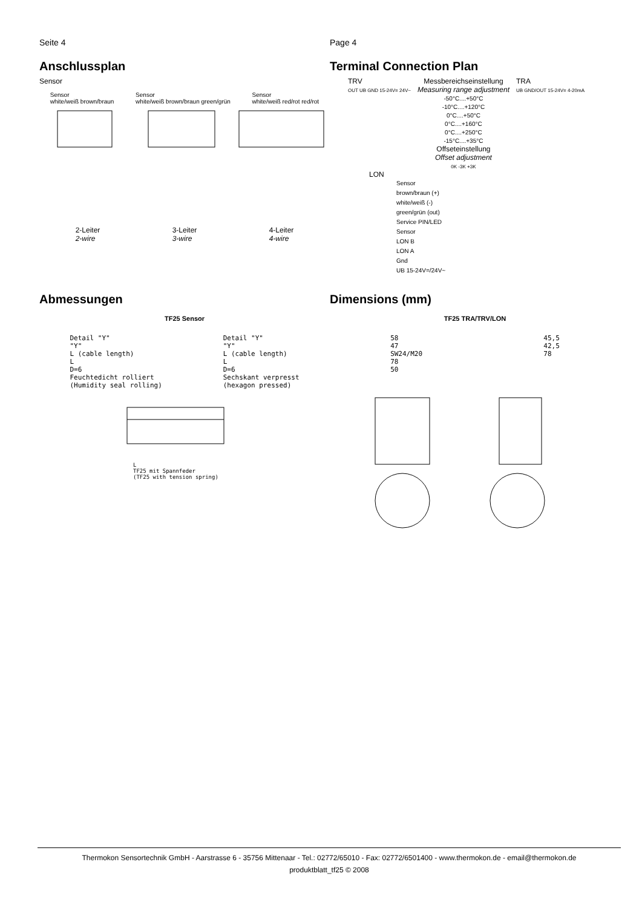Seite 4
Anschlussplan
Sensor
Sensor
white/weiß brown/braun
Sensor
white/weiß brown/braun green/grün
Sensor
white/weiß red/rot red/rot
2-Leiter
2-wire
3-Leiter
3-wire
4-Leiter
4-wire
Page 4
Terminal Connection Plan
TRV
OUT UB GND 15-24V= 24V~
Messbereichseinstellung
Measuring range adjustment
-50°C....+50°C
-10°C....+120°C
0°C....+50°C
0°C....+160°C
0°C....+250°C
-15°C....+35°C
Offseteinstellung
Offset adjustment
0K -3K +3K
TRA
UB GND/OUT 15-24V= 4-20mA
LON
Sensor
brown/braun (+)
white/weiß (-)
green/grün (out)
Service PIN/LED
Sensor
LON B
LON A
Gnd
UB 15-24V=/24V~
Abmessungen
TF25 Sensor
Detail "Y"
"Y"
L (cable length)
L
D=6
Feuchtedicht rolliert
(Humidity seal rolling)
Detail "Y"
"Y"
L (cable length)
L
D=6
Sechskant verpresst
(hexagon pressed)
L
TF25 mit Spannfeder
(TF25 with tension spring)
Dimensions (mm)
TF25 TRA/TRV/LON
58
47
SW24/M20
78
50
45,5
42,5
78
Thermokon Sensortechnik GmbH - Aarstrasse 6 - 35756 Mittenaar - Tel.: 02772/65010 - Fax: 02772/6501400 - www.thermokon.de - email@thermokon.de
produktblatt_tf25 © 2008